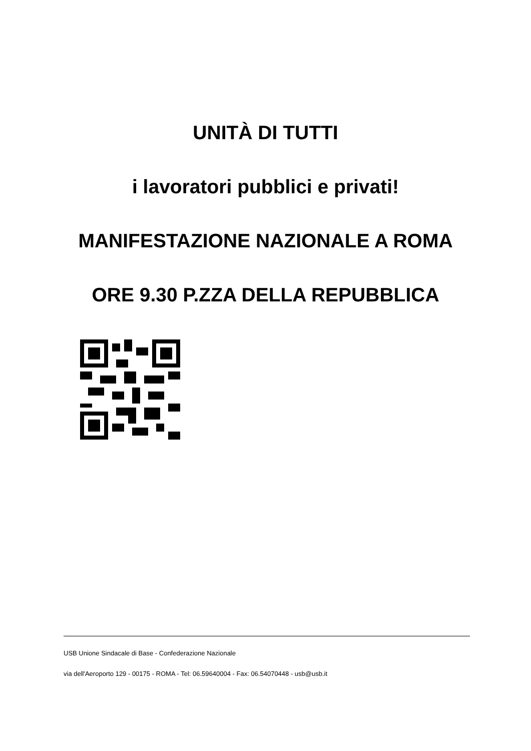UNITÀ DI TUTTI
i lavoratori pubblici e privati!
MANIFESTAZIONE NAZIONALE A ROMA
ORE 9.30 P.ZZA DELLA REPUBBLICA
USB Unione Sindacale di Base - Confederazione Nazionale
via dell'Aeroporto 129 - 00175 - ROMA - Tel: 06.59640004 - Fax: 06.54070448 - usb@usb.it